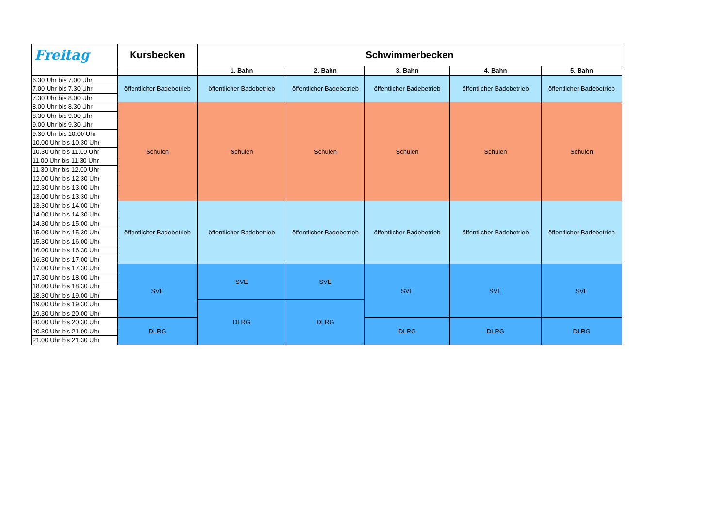| Freitag | Kursbecken | Schwimmerbecken | | | | |
| --- | --- | --- | --- | --- | --- | --- |
| | | 1. Bahn | 2. Bahn | 3. Bahn | 4. Bahn | 5. Bahn |
| 6.30 Uhr bis 7.00 Uhr | öffentlicher Badebetrieb | öffentlicher Badebetrieb | öffentlicher Badebetrieb | öffentlicher Badebetrieb | öffentlicher Badebetrieb | öffentlicher Badebetrieb |
| 7.00 Uhr bis 7.30 Uhr | | | | | | |
| 7.30 Uhr bis 8.00 Uhr | | | | | | |
| 8.00 Uhr bis 8.30 Uhr | Schulen | Schulen | Schulen | Schulen | Schulen | Schulen |
| 8.30 Uhr bis 9.00 Uhr | | | | | | |
| 9.00 Uhr bis 9.30 Uhr | | | | | | |
| 9.30 Uhr bis 10.00 Uhr | | | | | | |
| 10.00 Uhr bis 10.30 Uhr | | | | | | |
| 10.30 Uhr bis 11.00 Uhr | | | | | | |
| 11.00 Uhr bis 11.30 Uhr | | | | | | |
| 11.30 Uhr bis 12.00 Uhr | | | | | | |
| 12.00 Uhr bis 12.30 Uhr | | | | | | |
| 12.30 Uhr bis 13.00 Uhr | | | | | | |
| 13.00 Uhr bis 13.30 Uhr | | | | | | |
| 13.30 Uhr bis 14.00 Uhr | öffentlicher Badebetrieb | öffentlicher Badebetrieb | öffentlicher Badebetrieb | öffentlicher Badebetrieb | öffentlicher Badebetrieb | öffentlicher Badebetrieb |
| 14.00 Uhr bis 14.30 Uhr | | | | | | |
| 14.30 Uhr bis 15.00 Uhr | | | | | | |
| 15.00 Uhr bis 15.30 Uhr | | | | | | |
| 15.30 Uhr bis 16.00 Uhr | | | | | | |
| 16.00 Uhr bis 16.30 Uhr | | | | | | |
| 16.30 Uhr bis 17.00 Uhr | | | | | | |
| 17.00 Uhr bis 17.30 Uhr | SVE | SVE | SVE | SVE | SVE | SVE |
| 17.30 Uhr bis 18.00 Uhr | | | | | | |
| 18.00 Uhr bis 18.30 Uhr | | | | | | |
| 18.30 Uhr bis 19.00 Uhr | | | | | | |
| 19.00 Uhr bis 19.30 Uhr | | DLRG | DLRG | | | |
| 19.30 Uhr bis 20.00 Uhr | | | | | | |
| 20.00 Uhr bis 20.30 Uhr | DLRG | | | DLRG | DLRG | DLRG |
| 20.30 Uhr bis 21.00 Uhr | | | | | | |
| 21.00 Uhr bis 21.30 Uhr | | | | | | |